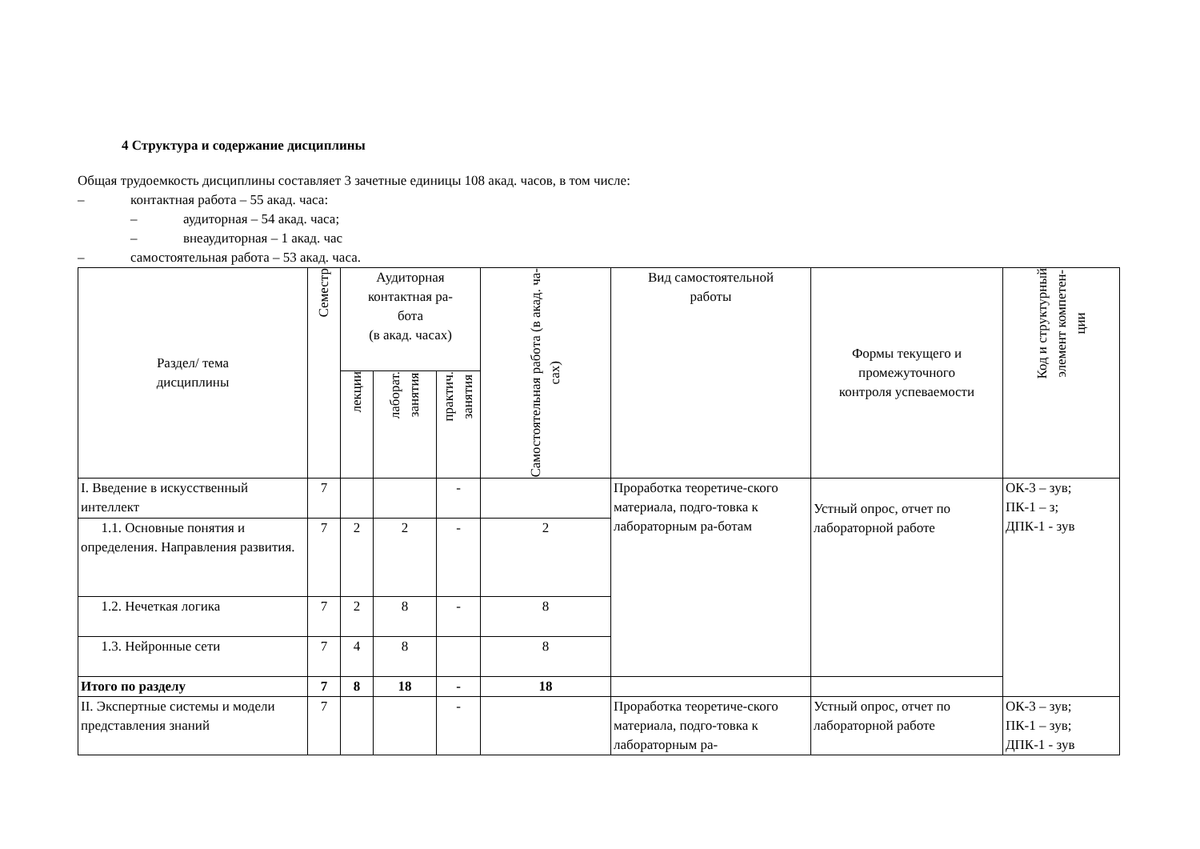4 Структура и содержание дисциплины
Общая трудоемкость дисциплины составляет 3 зачетные единицы 108 акад. часов, в том числе:
– контактная работа – 55 акад. часа:
– аудиторная – 54 акад. часа;
– внеаудиторная – 1 акад. час
– самостоятельная работа – 53 акад. часа.
| Раздел/ тема дисциплины | Семестр | Аудиторная контактная ра- бота (в акад. часах) | | | Самостоятельная работа (в акад. ча- сах) | Вид самостоятельной работы | Формы текущего и промежуточного контроля успеваемости | Код и структурный элемент компетен- ции |
| | | лекции | лаборат. занятия | практич. занятия | | | | |
| I. Введение в искусственный интеллект | 7 | | | - | | Проработка теоретиче-ского материала, подго-товка к лабораторным ра-ботам | Устный опрос, отчет по лабораторной работе | ОК-3 – зув; ПК-1 – з; ДПК-1 - зув |
| 1.1. Основные понятия и определения. Направления развития. | 7 | 2 | 2 | - | 2 | | | |
| 1.2. Нечеткая логика | 7 | 2 | 8 | - | 8 | | | |
| 1.3. Нейронные сети | 7 | 4 | 8 | | 8 | | | |
| Итого по разделу | 7 | 8 | 18 | - | 18 | | | |
| II. Экспертные системы и модели представления знаний | 7 | | | - | | Проработка теоретиче-ского материала, подго-товка к лабораторным ра- | Устный опрос, отчет по лабораторной работе | ОК-3 – зув; ПК-1 – зув; ДПК-1 - зув |